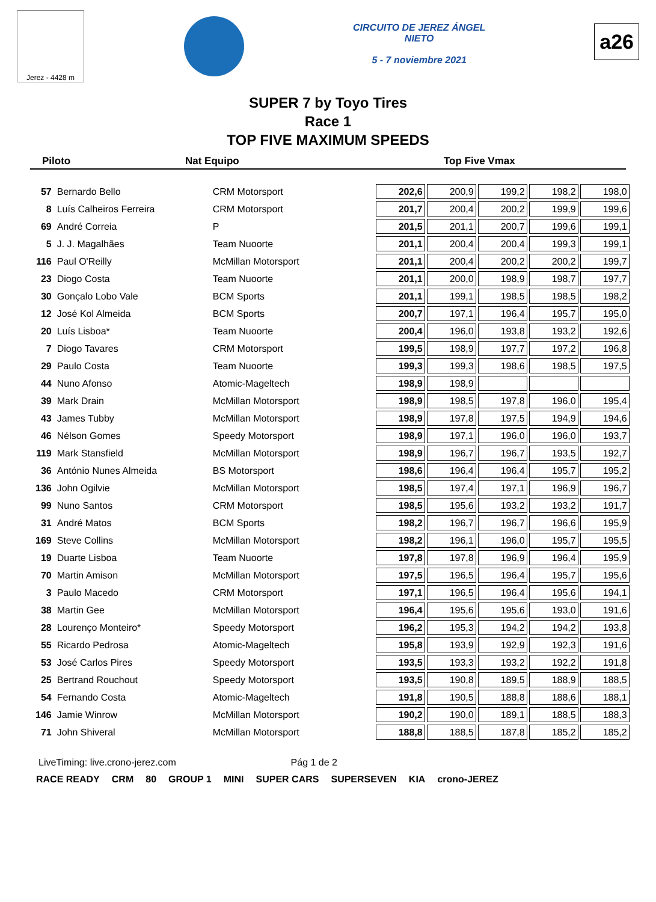Jerez - 4428 m
CIRCUITO DE JEREZ ÁNGEL NIETO
5 - 7 noviembre 2021
a26
SUPER 7 by Toyo Tires
Race 1
TOP FIVE MAXIMUM SPEEDS
Piloto Nat Equipo Top Five Vmax
| 57 | Bernardo Bello | CRM Motorsport | 202,6 | 200,9 | 199,2 | 198,2 | 198,0 |
| 8 | Luís Calheiros Ferreira | CRM Motorsport | 201,7 | 200,4 | 200,2 | 199,9 | 199,6 |
| 69 | André Correia | P | 201,5 | 201,1 | 200,7 | 199,6 | 199,1 |
| 5 | J. J. Magalhães | Team Nuoorte | 201,1 | 200,4 | 200,4 | 199,3 | 199,1 |
| 116 | Paul O'Reilly | McMillan Motorsport | 201,1 | 200,4 | 200,2 | 200,2 | 199,7 |
| 23 | Diogo Costa | Team Nuoorte | 201,1 | 200,0 | 198,9 | 198,7 | 197,7 |
| 30 | Gonçalo Lobo Vale | BCM Sports | 201,1 | 199,1 | 198,5 | 198,5 | 198,2 |
| 12 | José Kol Almeida | BCM Sports | 200,7 | 197,1 | 196,4 | 195,7 | 195,0 |
| 20 | Luís Lisboa* | Team Nuoorte | 200,4 | 196,0 | 193,8 | 193,2 | 192,6 |
| 7 | Diogo Tavares | CRM Motorsport | 199,5 | 198,9 | 197,7 | 197,2 | 196,8 |
| 29 | Paulo Costa | Team Nuoorte | 199,3 | 199,3 | 198,6 | 198,5 | 197,5 |
| 44 | Nuno Afonso | Atomic-Mageltech | 198,9 | 198,9 | | | |
| 39 | Mark Drain | McMillan Motorsport | 198,9 | 198,5 | 197,8 | 196,0 | 195,4 |
| 43 | James Tubby | McMillan Motorsport | 198,9 | 197,8 | 197,5 | 194,9 | 194,6 |
| 46 | Nélson Gomes | Speedy Motorsport | 198,9 | 197,1 | 196,0 | 196,0 | 193,7 |
| 119 | Mark Stansfield | McMillan Motorsport | 198,9 | 196,7 | 196,7 | 193,5 | 192,7 |
| 36 | António Nunes Almeida | BS Motorsport | 198,6 | 196,4 | 196,4 | 195,7 | 195,2 |
| 136 | John Ogilvie | McMillan Motorsport | 198,5 | 197,4 | 197,1 | 196,9 | 196,7 |
| 99 | Nuno Santos | CRM Motorsport | 198,5 | 195,6 | 193,2 | 193,2 | 191,7 |
| 31 | André Matos | BCM Sports | 198,2 | 196,7 | 196,7 | 196,6 | 195,9 |
| 169 | Steve Collins | McMillan Motorsport | 198,2 | 196,1 | 196,0 | 195,7 | 195,5 |
| 19 | Duarte Lisboa | Team Nuoorte | 197,8 | 197,8 | 196,9 | 196,4 | 195,9 |
| 70 | Martin Amison | McMillan Motorsport | 197,5 | 196,5 | 196,4 | 195,7 | 195,6 |
| 3 | Paulo Macedo | CRM Motorsport | 197,1 | 196,5 | 196,4 | 195,6 | 194,1 |
| 38 | Martin Gee | McMillan Motorsport | 196,4 | 195,6 | 195,6 | 193,0 | 191,6 |
| 28 | Lourenço Monteiro* | Speedy Motorsport | 196,2 | 195,3 | 194,2 | 194,2 | 193,8 |
| 55 | Ricardo Pedrosa | Atomic-Mageltech | 195,8 | 193,9 | 192,9 | 192,3 | 191,6 |
| 53 | José Carlos Pires | Speedy Motorsport | 193,5 | 193,3 | 193,2 | 192,2 | 191,8 |
| 25 | Bertrand Rouchout | Speedy Motorsport | 193,5 | 190,8 | 189,5 | 188,9 | 188,5 |
| 54 | Fernando Costa | Atomic-Mageltech | 191,8 | 190,5 | 188,8 | 188,6 | 188,1 |
| 146 | Jamie Winrow | McMillan Motorsport | 190,2 | 190,0 | 189,1 | 188,5 | 188,3 |
| 71 | John Shiveral | McMillan Motorsport | 188,8 | 188,5 | 187,8 | 185,2 | 185,2 |
LiveTiming: live.crono-jerez.com Pág 1 de 2
RACE READY CRM 80 GROUP 1 MINI SUPER CARS SUPERSEVEN KIA crono-JEREZ